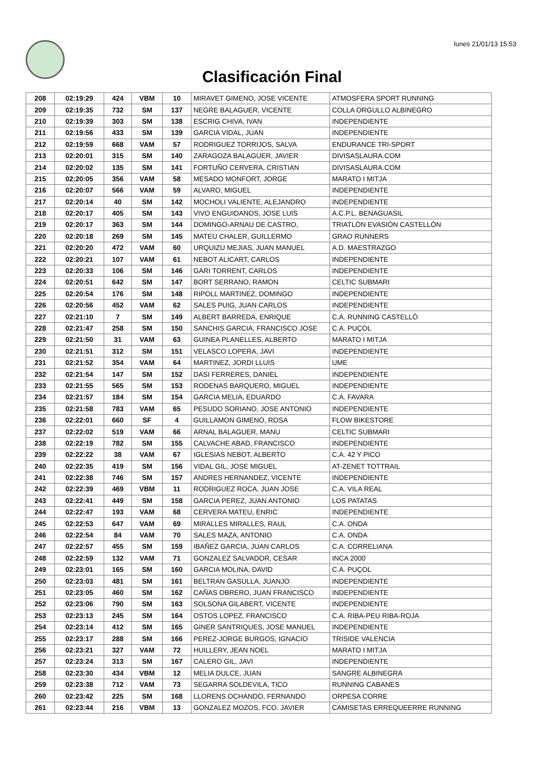lunes 21/01/13 15:53
Clasificación Final
| 208 | 02:19:29 | 424 | VBM | 10 | MIRAVET GIMENO, JOSE VICENTE | ATMOSFERA SPORT RUNNING |
| 209 | 02:19:35 | 732 | SM | 137 | NEGRE BALAGUER, VICENTE | COLLA ORGULLO ALBINEGRO |
| 210 | 02:19:39 | 303 | SM | 138 | ESCRIG CHIVA, IVAN | INDEPENDIENTE |
| 211 | 02:19:56 | 433 | SM | 139 | GARCIA VIDAL, JUAN | INDEPENDIENTE |
| 212 | 02:19:59 | 668 | VAM | 57 | RODRIGUEZ TORRIJOS, SALVA | ENDURANCE TRI-SPORT |
| 213 | 02:20:01 | 315 | SM | 140 | ZARAGOZA BALAGUER, JAVIER | DIVISASLAURA.COM |
| 214 | 02:20:02 | 135 | SM | 141 | FORTUÑO CERVERA, CRISTIAN | DIVISASLAURA.COM |
| 215 | 02:20:05 | 356 | VAM | 58 | MESADO MONFORT, JORGE | MARATO I MITJA |
| 216 | 02:20:07 | 566 | VAM | 59 | ALVARO, MIGUEL | INDEPENDIENTE |
| 217 | 02:20:14 | 40 | SM | 142 | MOCHOLI VALIENTE, ALEJANDRO | INDEPENDIENTE |
| 218 | 02:20:17 | 405 | SM | 143 | VIVO ENGUIDANOS, JOSE LUIS | A.C.P.L. BENAGUASIL |
| 219 | 02:20:17 | 363 | SM | 144 | DOMINGO-ARNAU DE CASTRO, | TRIATLÓN EVASIÓN CASTELLÓN |
| 220 | 02:20:18 | 269 | SM | 145 | MATEU CHALER, GUILLERMO | GRAO RUNNERS |
| 221 | 02:20:20 | 472 | VAM | 60 | URQUIZU MEJIAS, JUAN MANUEL | A.D. MAESTRAZGO |
| 222 | 02:20:21 | 107 | VAM | 61 | NEBOT ALICART, CARLOS | INDEPENDIENTE |
| 223 | 02:20:33 | 106 | SM | 146 | GARI TORRENT, CARLOS | INDEPENDIENTE |
| 224 | 02:20:51 | 642 | SM | 147 | BORT SERRANO, RAMON | CELTIC SUBMARI |
| 225 | 02:20:54 | 176 | SM | 148 | RIPOLL MARTINEZ, DOMINGO | INDEPENDIENTE |
| 226 | 02:20:56 | 452 | VAM | 62 | SALES PUIG, JUAN CARLOS | INDEPENDIENTE |
| 227 | 02:21:10 | 7 | SM | 149 | ALBERT BARREDA, ENRIQUE | C.A. RUNNING CASTELLÓ |
| 228 | 02:21:47 | 258 | SM | 150 | SANCHIS GARCIA, FRANCISCO JOSE | C.A. PUÇOL |
| 229 | 02:21:50 | 31 | VAM | 63 | GUINEA PLANELLES, ALBERTO | MARATO I MITJA |
| 230 | 02:21:51 | 312 | SM | 151 | VELASCO LOPERA, JAVI | INDEPENDIENTE |
| 231 | 02:21:52 | 354 | VAM | 64 | MARTINEZ, JORDI LLUIS | UME |
| 232 | 02:21:54 | 147 | SM | 152 | DASI FERRERES, DANIEL | INDEPENDIENTE |
| 233 | 02:21:55 | 565 | SM | 153 | RODENAS BARQUERO, MIGUEL | INDEPENDIENTE |
| 234 | 02:21:57 | 184 | SM | 154 | GARCIA MELIA, EDUARDO | C.A. FAVARA |
| 235 | 02:21:58 | 783 | VAM | 65 | PESUDO SORIANO, JOSE ANTONIO | INDEPENDIENTE |
| 236 | 02:22:01 | 660 | SF | 4 | GUILLAMON GIMENO, ROSA | FLOW BIKESTORE |
| 237 | 02:22:02 | 519 | VAM | 66 | ARNAL BALAGUER, MANU | CELTIC SUBMARI |
| 238 | 02:22:19 | 782 | SM | 155 | CALVACHE ABAD, FRANCISCO | INDEPENDIENTE |
| 239 | 02:22:22 | 38 | VAM | 67 | IGLESIAS NEBOT, ALBERTO | C.A. 42 Y PICO |
| 240 | 02:22:35 | 419 | SM | 156 | VIDAL GIL, JOSE MIGUEL | AT-ZENET TOTTRAIL |
| 241 | 02:22:38 | 746 | SM | 157 | ANDRES HERNANDEZ, VICENTE | INDEPENDIENTE |
| 242 | 02:22:39 | 469 | VBM | 11 | RODRIGUEZ ROCA, JUAN JOSE | C.A. VILA REAL |
| 243 | 02:22:41 | 449 | SM | 158 | GARCIA PEREZ, JUAN ANTONIO | LOS PATATAS |
| 244 | 02:22:47 | 193 | VAM | 68 | CERVERA MATEU, ENRIC | INDEPENDIENTE |
| 245 | 02:22:53 | 647 | VAM | 69 | MIRALLES MIRALLES, RAUL | C.A. ONDA |
| 246 | 02:22:54 | 84 | VAM | 70 | SALES MAZA, ANTONIO | C.A. ONDA |
| 247 | 02:22:57 | 455 | SM | 159 | IBAÑEZ GARCIA, JUAN CARLOS | C.A. CORRELIANA |
| 248 | 02:22:59 | 132 | VAM | 71 | GONZALEZ SALVADOR, CESAR | INCA 2000 |
| 249 | 02:23:01 | 165 | SM | 160 | GARCIA MOLINA, DAVID | C.A. PUÇOL |
| 250 | 02:23:03 | 481 | SM | 161 | BELTRAN GASULLA, JUANJO | INDEPENDIENTE |
| 251 | 02:23:05 | 460 | SM | 162 | CAÑAS OBRERO, JUAN FRANCISCO | INDEPENDIENTE |
| 252 | 02:23:06 | 790 | SM | 163 | SOLSONA GILABERT, VICENTE | INDEPENDIENTE |
| 253 | 02:23:13 | 245 | SM | 164 | OSTOS LOPEZ, FRANCISCO | C.A. RIBA-PEU RIBA-ROJA |
| 254 | 02:23:14 | 412 | SM | 165 | GINER SANTRIQUES, JOSE MANUEL | INDEPENDIENTE |
| 255 | 02:23:17 | 288 | SM | 166 | PEREZ-JORGE BURGOS, IGNACIO | TRISIDE VALENCIA |
| 256 | 02:23:21 | 327 | VAM | 72 | HUILLERY, JEAN NOEL | MARATO I MITJA |
| 257 | 02:23:24 | 313 | SM | 167 | CALERO GIL, JAVI | INDEPENDIENTE |
| 258 | 02:23:30 | 434 | VBM | 12 | MELIA DULCE, JUAN | SANGRE ALBINEGRA |
| 259 | 02:23:38 | 712 | VAM | 73 | SEGARRA SOLDEVILA, TICO | RUNNING CABANES |
| 260 | 02:23:42 | 225 | SM | 168 | LLORENS OCHANDO, FERNANDO | ORPESA CORRE |
| 261 | 02:23:44 | 216 | VBM | 13 | GONZALEZ MOZOS, FCO. JAVIER | CAMISETAS ERREQUEERRE RUNNING |